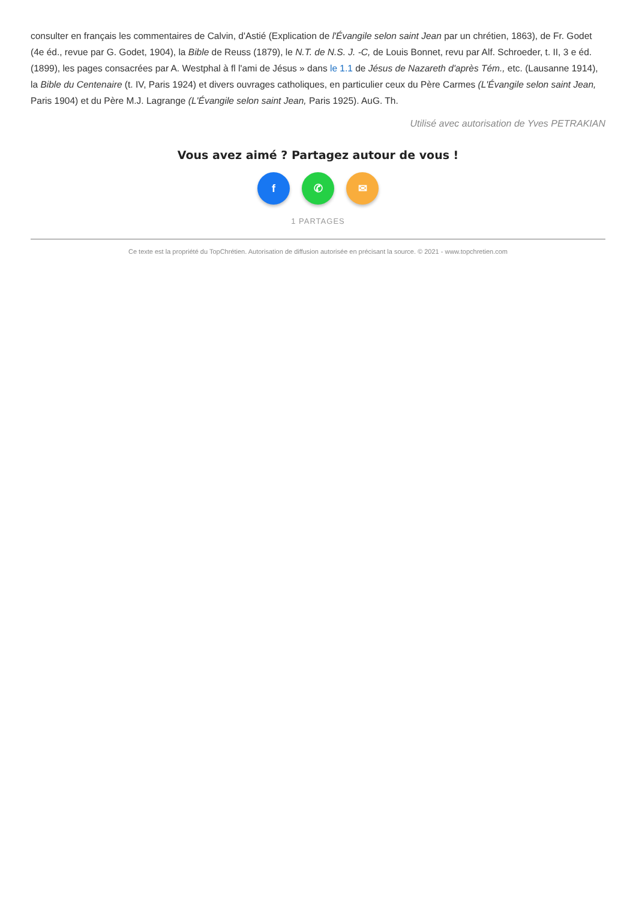consulter en français les commentaires de Calvin, d'Astié (Explication de l'Évangile selon saint Jean par un chrétien, 1863), de Fr. Godet (4e éd., revue par G. Godet, 1904), la Bible de Reuss (1879), le N.T. de N.S. J. -C, de Louis Bonnet, revu par Alf. Schroeder, t. II, 3 e éd. (1899), les pages consacrées par A. Westphal à fl l'ami de Jésus » dans le 1.1 de Jésus de Nazareth d'après Tém., etc. (Lausanne 1914), la Bible du Centenaire (t. IV, Paris 1924) et divers ouvrages catholiques, en particulier ceux du Père Carmes (L'Évangile selon saint Jean, Paris 1904) et du Père M.J. Lagrange (L'Évangile selon saint Jean, Paris 1925). AuG. Th.
Utilisé avec autorisation de Yves PETRAKIAN
Vous avez aimé ? Partagez autour de vous !
f ✆ ✉
1 PARTAGES
Ce texte est la propriété du TopChrétien. Autorisation de diffusion autorisée en précisant la source. © 2021 - www.topchretien.com